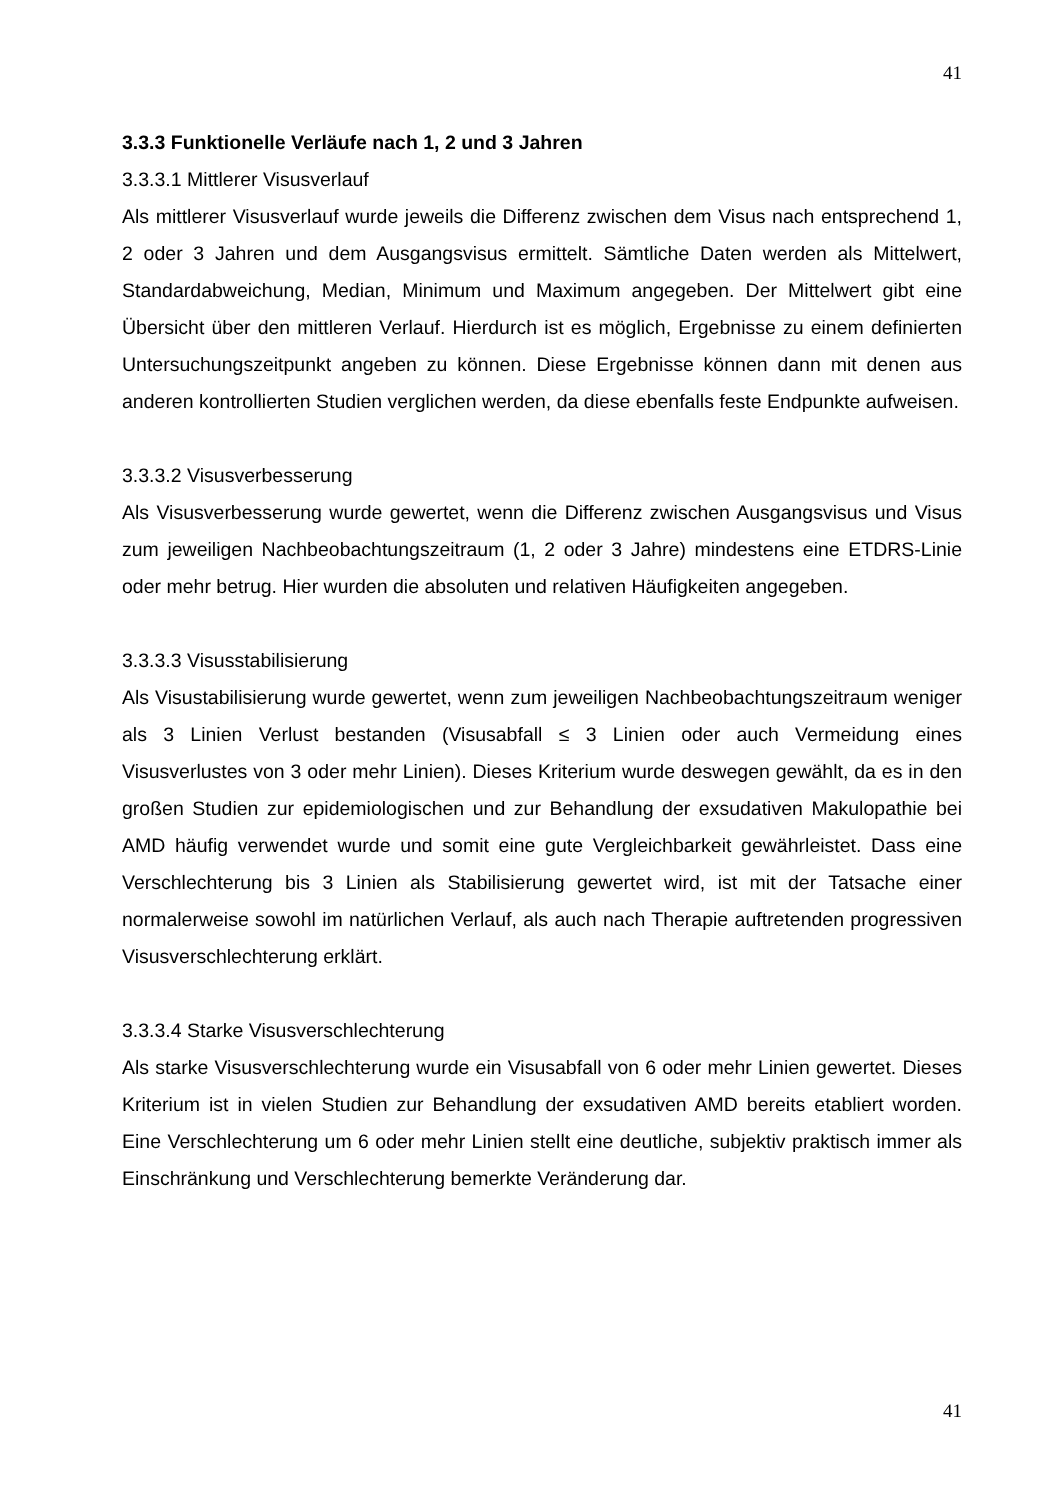41
3.3.3 Funktionelle Verläufe nach 1, 2 und 3 Jahren
3.3.3.1 Mittlerer Visusverlauf
Als mittlerer Visusverlauf wurde jeweils die Differenz zwischen dem Visus nach entsprechend 1, 2 oder 3 Jahren und dem Ausgangsvisus ermittelt. Sämtliche Daten werden als Mittelwert, Standardabweichung, Median, Minimum und Maximum angegeben. Der Mittelwert gibt eine Übersicht über den mittleren Verlauf. Hierdurch ist es möglich, Ergebnisse zu einem definierten Untersuchungszeitpunkt angeben zu können. Diese Ergebnisse können dann mit denen aus anderen kontrollierten Studien verglichen werden, da diese ebenfalls feste Endpunkte aufweisen.
3.3.3.2 Visusverbesserung
Als Visusverbesserung wurde gewertet, wenn die Differenz zwischen Ausgangsvisus und Visus zum jeweiligen Nachbeobachtungszeitraum (1, 2 oder 3 Jahre) mindestens eine ETDRS-Linie oder mehr betrug. Hier wurden die absoluten und relativen Häufigkeiten angegeben.
3.3.3.3 Visusstabilisierung
Als Visustabilisierung wurde gewertet, wenn zum jeweiligen Nachbeobachtungszeitraum weniger als 3 Linien Verlust bestanden (Visusabfall ≤ 3 Linien oder auch Vermeidung eines Visusverlustes von 3 oder mehr Linien). Dieses Kriterium wurde deswegen gewählt, da es in den großen Studien zur epidemiologischen und zur Behandlung der exsudativen Makulopathie bei AMD häufig verwendet wurde und somit eine gute Vergleichbarkeit gewährleistet. Dass eine Verschlechterung bis 3 Linien als Stabilisierung gewertet wird, ist mit der Tatsache einer normalerweise sowohl im natürlichen Verlauf, als auch nach Therapie auftretenden progressiven Visusverschlechterung erklärt.
3.3.3.4 Starke Visusverschlechterung
Als starke Visusverschlechterung wurde ein Visusabfall von 6 oder mehr Linien gewertet. Dieses Kriterium ist in vielen Studien zur Behandlung der exsudativen AMD bereits etabliert worden. Eine Verschlechterung um 6 oder mehr Linien stellt eine deutliche, subjektiv praktisch immer als Einschränkung und Verschlechterung bemerkte Veränderung dar.
41